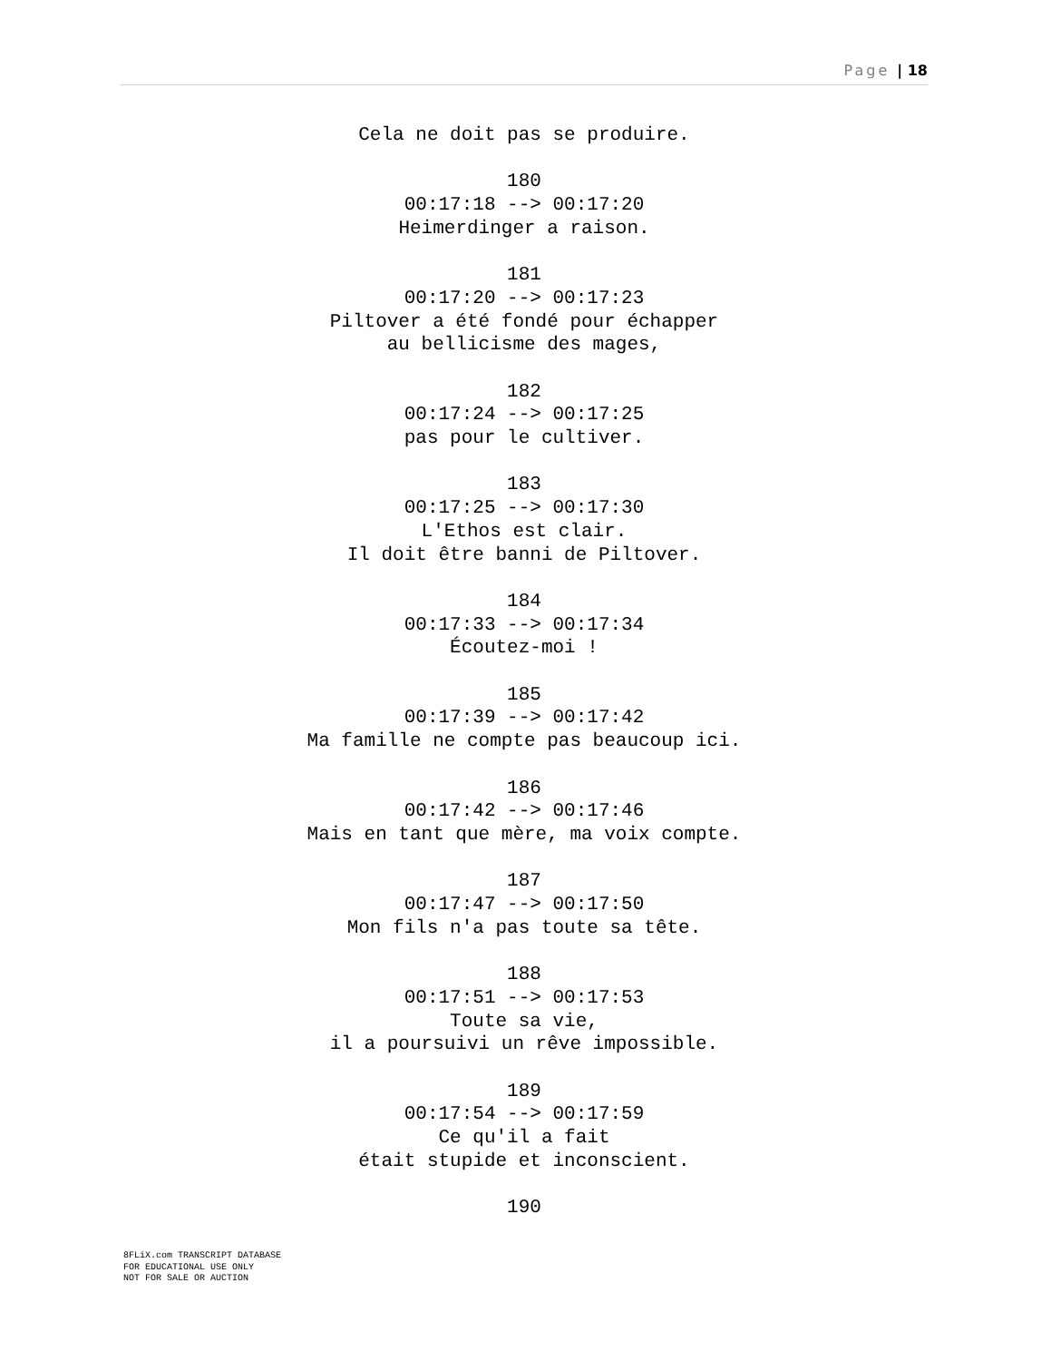Page | 18
Cela ne doit pas se produire.
180
00:17:18 --> 00:17:20
Heimerdinger a raison.
181
00:17:20 --> 00:17:23
Piltover a été fondé pour échapper
au bellicisme des mages,
182
00:17:24 --> 00:17:25
pas pour le cultiver.
183
00:17:25 --> 00:17:30
L'Ethos est clair.
Il doit être banni de Piltover.
184
00:17:33 --> 00:17:34
Écoutez-moi !
185
00:17:39 --> 00:17:42
Ma famille ne compte pas beaucoup ici.
186
00:17:42 --> 00:17:46
Mais en tant que mère, ma voix compte.
187
00:17:47 --> 00:17:50
Mon fils n'a pas toute sa tête.
188
00:17:51 --> 00:17:53
Toute sa vie,
il a poursuivi un rêve impossible.
189
00:17:54 --> 00:17:59
Ce qu'il a fait
était stupide et inconscient.
190
8FLiX.com TRANSCRIPT DATABASE
FOR EDUCATIONAL USE ONLY
NOT FOR SALE OR AUCTION